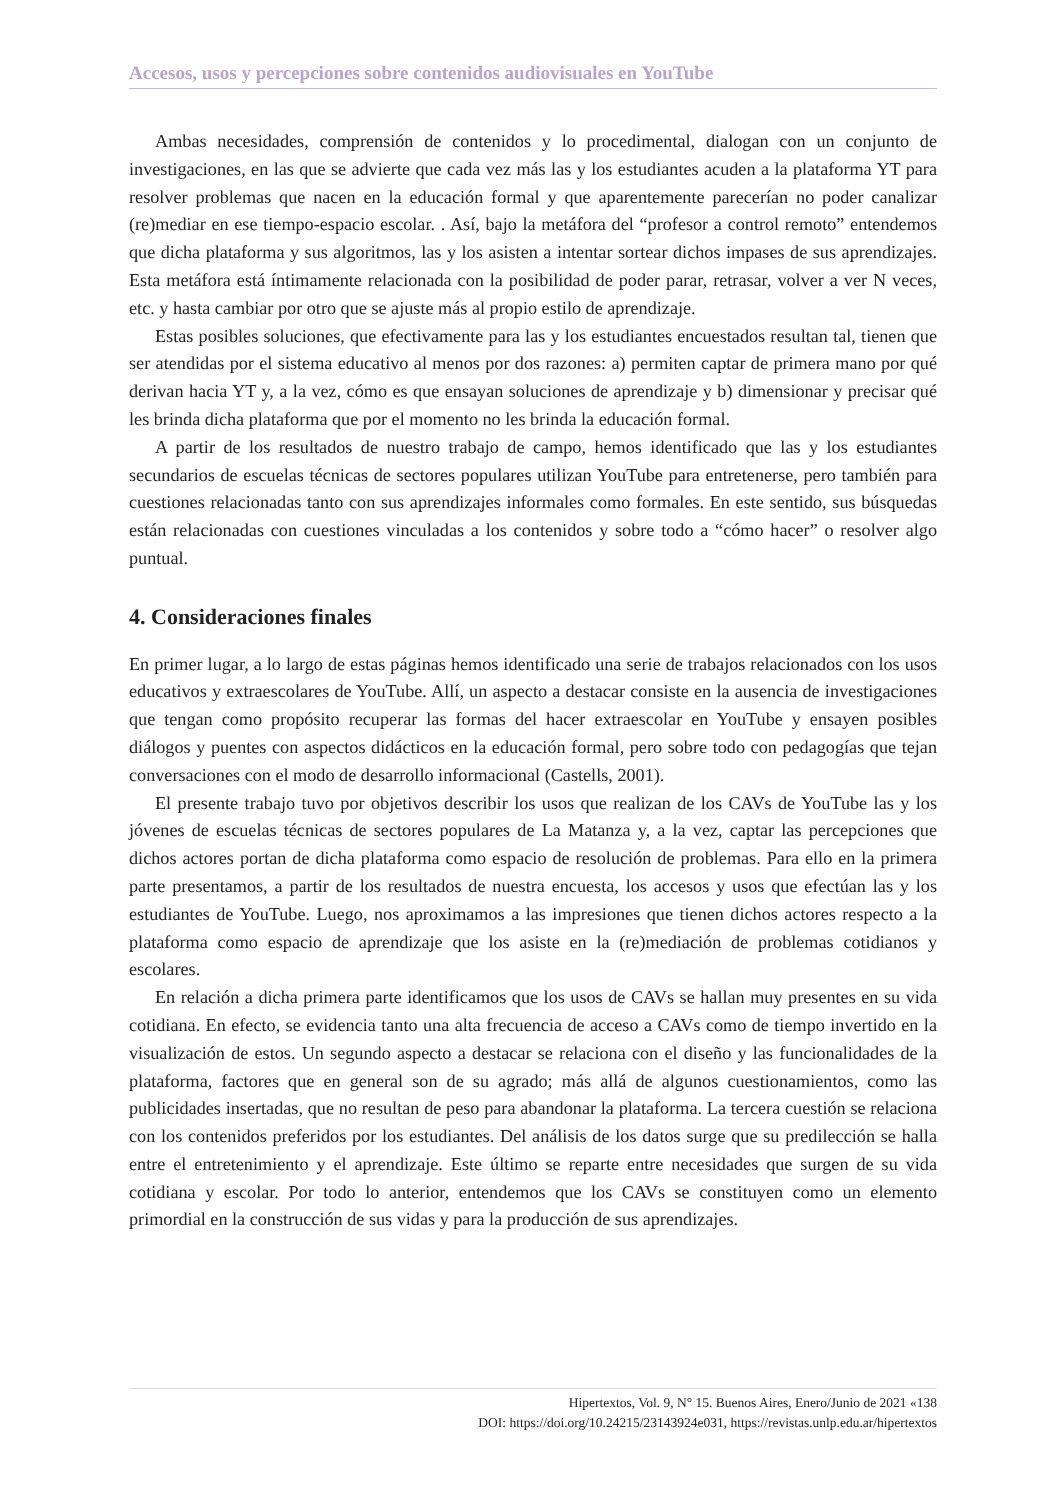Accesos, usos y percepciones sobre contenidos audiovisuales en YouTube
Ambas necesidades, comprensión de contenidos y lo procedimental, dialogan con un conjunto de investigaciones, en las que se advierte que cada vez más las y los estudiantes acuden a la plataforma YT para resolver problemas que nacen en la educación formal y que aparentemente parecerían no poder canalizar (re)mediar en ese tiempo-espacio escolar. . Así, bajo la metáfora del “profesor a control remoto” entendemos que dicha plataforma y sus algoritmos, las y los asisten a intentar sortear dichos impases de sus aprendizajes. Esta metáfora está íntimamente relacionada con la posibilidad de poder parar, retrasar, volver a ver N veces, etc. y hasta cambiar por otro que se ajuste más al propio estilo de aprendizaje.
Estas posibles soluciones, que efectivamente para las y los estudiantes encuestados resultan tal, tienen que ser atendidas por el sistema educativo al menos por dos razones: a) permiten captar de primera mano por qué derivan hacia YT y, a la vez, cómo es que ensayan soluciones de aprendizaje y b) dimensionar y precisar qué les brinda dicha plataforma que por el momento no les brinda la educación formal.
A partir de los resultados de nuestro trabajo de campo, hemos identificado que las y los estudiantes secundarios de escuelas técnicas de sectores populares utilizan YouTube para entretenerse, pero también para cuestiones relacionadas tanto con sus aprendizajes informales como formales. En este sentido, sus búsquedas están relacionadas con cuestiones vinculadas a los contenidos y sobre todo a “cómo hacer” o resolver algo puntual.
4. Consideraciones finales
En primer lugar, a lo largo de estas páginas hemos identificado una serie de trabajos relacionados con los usos educativos y extraescolares de YouTube. Allí, un aspecto a destacar consiste en la ausencia de investigaciones que tengan como propósito recuperar las formas del hacer extraescolar en YouTube y ensayen posibles diálogos y puentes con aspectos didácticos en la educación formal, pero sobre todo con pedagogías que tejan conversaciones con el modo de desarrollo informacional (Castells, 2001).
El presente trabajo tuvo por objetivos describir los usos que realizan de los CAVs de YouTube las y los jóvenes de escuelas técnicas de sectores populares de La Matanza y, a la vez, captar las percepciones que dichos actores portan de dicha plataforma como espacio de resolución de problemas. Para ello en la primera parte presentamos, a partir de los resultados de nuestra encuesta, los accesos y usos que efectúan las y los estudiantes de YouTube. Luego, nos aproximamos a las impresiones que tienen dichos actores respecto a la plataforma como espacio de aprendizaje que los asiste en la (re)mediación de problemas cotidianos y escolares.
En relación a dicha primera parte identificamos que los usos de CAVs se hallan muy presentes en su vida cotidiana. En efecto, se evidencia tanto una alta frecuencia de acceso a CAVs como de tiempo invertido en la visualización de estos. Un segundo aspecto a destacar se relaciona con el diseño y las funcionalidades de la plataforma, factores que en general son de su agrado; más allá de algunos cuestionamientos, como las publicidades insertadas, que no resultan de peso para abandonar la plataforma. La tercera cuestión se relaciona con los contenidos preferidos por los estudiantes. Del análisis de los datos surge que su predilección se halla entre el entretenimiento y el aprendizaje. Este último se reparte entre necesidades que surgen de su vida cotidiana y escolar. Por todo lo anterior, entendemos que los CAVs se constituyen como un elemento primordial en la construcción de sus vidas y para la producción de sus aprendizajes.
Hipertextos, Vol. 9, N° 15. Buenos Aires, Enero/Junio de 2021 «138
DOI: https://doi.org/10.24215/23143924e031, https://revistas.unlp.edu.ar/hipertextos